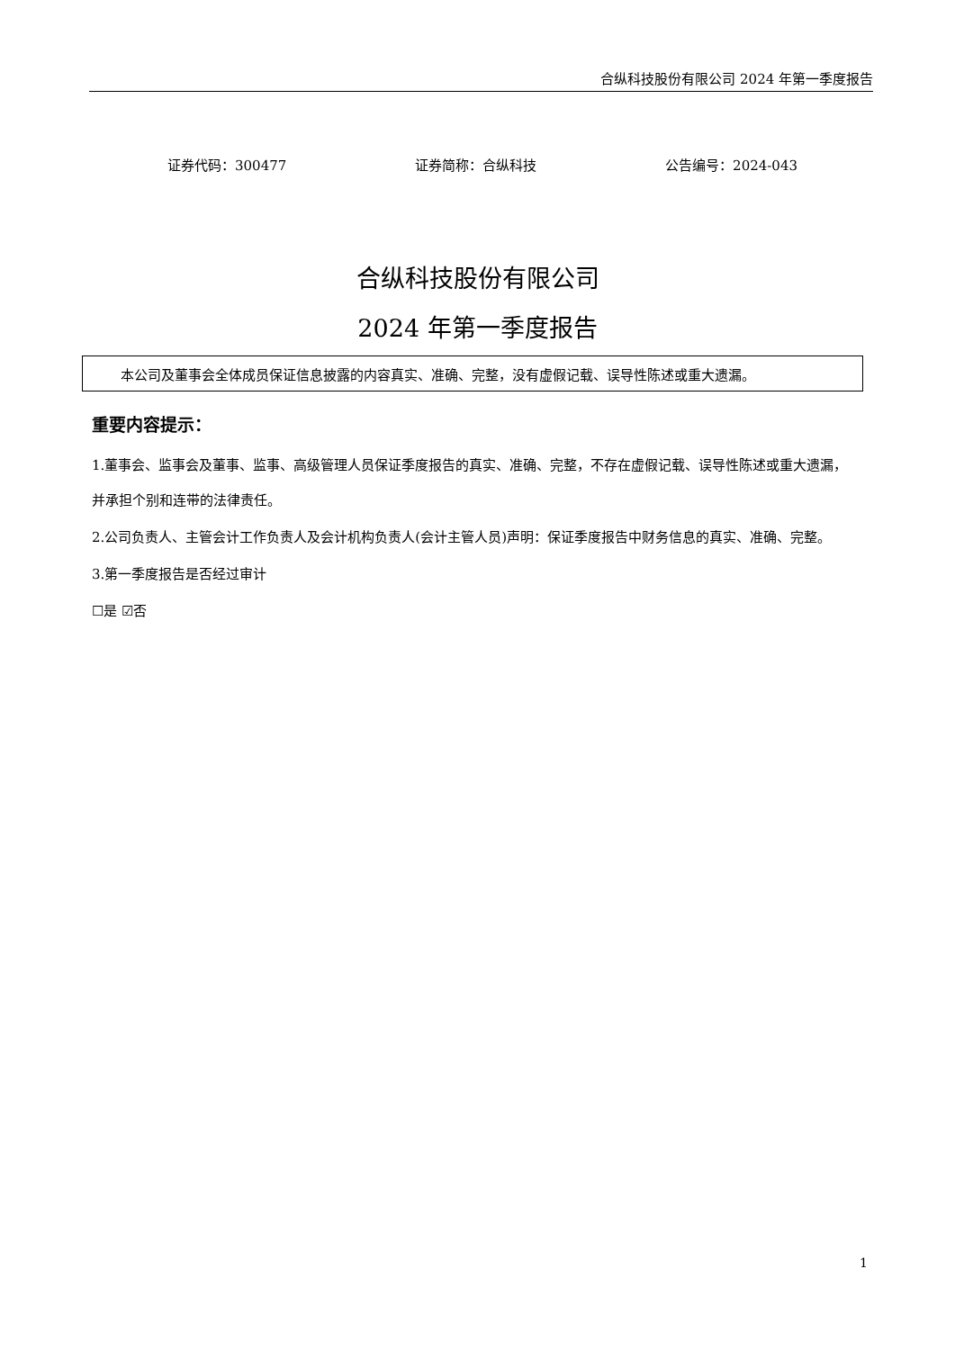合纵科技股份有限公司 2024 年第一季度报告
证券代码：300477 证券简称：合纵科技 公告编号：2024-043
合纵科技股份有限公司
2024 年第一季度报告
本公司及董事会全体成员保证信息披露的内容真实、准确、完整，没有虚假记载、误导性陈述或重大遗漏。
重要内容提示：
1.董事会、监事会及董事、监事、高级管理人员保证季度报告的真实、准确、完整，不存在虚假记载、误导性陈述或重大遗漏，并承担个别和连带的法律责任。
2.公司负责人、主管会计工作负责人及会计机构负责人(会计主管人员)声明：保证季度报告中财务信息的真实、准确、完整。
3.第一季度报告是否经过审计
☐是 ☑否
1